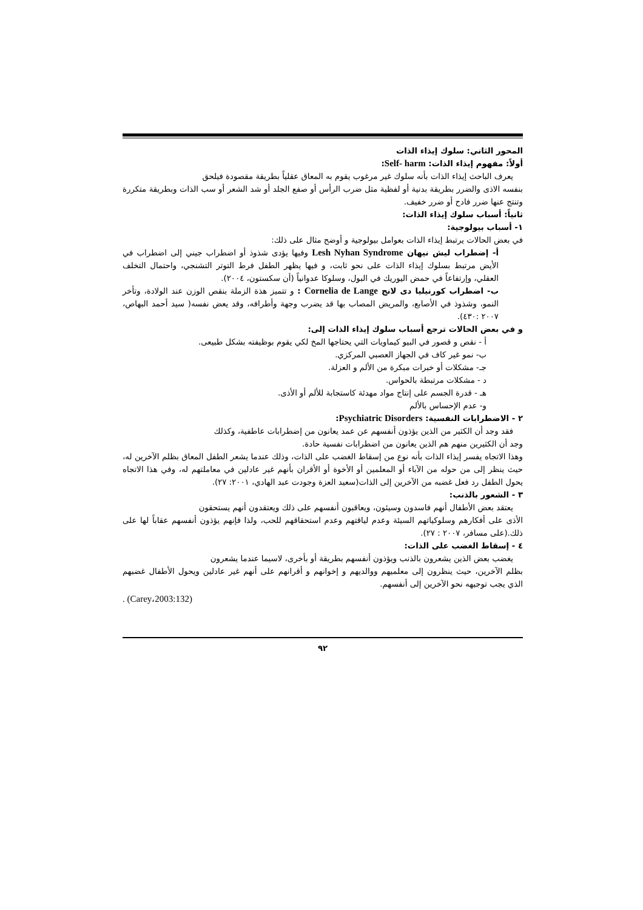المحور الثاني: سلوك إيذاء الذات
أولاً: مفهوم إيذاء الذات: Self- harm:
يعرف الباحث إيذاء الذات بأنه سلوك غير مرغوب يقوم به المعاق عقلياً بطريقة مقصودة فيلحق
بنفسه الاذى والضرر بطريقة بدنية أو لفظية مثل ضرب الرأس أو صفع الجلد أو شد الشعر أو سب الذات وبطريقة متكررة وتنتج عنها ضرر فادح أو ضرر خفيف.
ثانياً: أسباب سلوك إيذاء الذات:
١- أسباب بيولوجية:
في بعض الحالات يرتبط إيذاء الذات بعوامل بيولوجية و أوضح مثال على ذلك:
أ- إضطراب ليش نيهان Lesh Nyhan Syndrome وفيها يؤدى شذوذ أو اضطراب جيني إلى اضطراب في الأيض مرتبط بسلوك إيذاء الذات على نحو ثابت، و فيها يظهر الطفل فرط التوتر التشنجي، واحتمال التخلف العقلي، وإرتفاعاً في حمض اليوريك في البول، وسلوكا عدوانياً (أن سكستون، ٢٠٠٤).
ب- اضطراب كورنيليا دى لانج Cornelia de Lange : و تتميز هذة الزملة بنقص الوزن عند الولادة، وتأخر النمو، وشذوذ في الأصابع، والمريض المصاب بها قد يضرب وجهة وأطرافه، وقد يعض نفسه( سيد أحمد البهاص، ٢٠٠٧ :٤٣٠).
و في بعض الحالات ترجع أسباب سلوك إيذاء الذات إلى:
أ - نقص و قصور في البيو كيماويات التي يحتاجها المخ لكي يقوم بوظيفته بشكل طبيعى.
ب- نمو غير كاف في الجهاز العصبي المركزي.
جـ- مشكلات أو خبرات مبكرة من الألم و العزلة.
د - مشكلات مرتبطة بالحواس.
هـ - قدرة الجسم على إنتاج مواد مهدئة كاستجابة للألم أو الأذى.
و- عدم الإحساس بالألم
٢ - الاضطرابات النفسية: Psychiatric Disorders:
فقد وجد أن الكثير من الذين يؤذون أنفسهم عن عمد يعانون من إضطرابات عاطفية، وكذلك
وجد أن الكثيرين منهم هم الذين يعانون من اضطرابات نفسية حادة.
وهذا الاتجاه يفسر إيذاء الذات بأنه نوع من إسقاط الغضب على الذات، وذلك عندما يشعر الطفل المعاق بظلم الآخرين له، حيث ينظر إلى من حوله من الآباء أو المعلمين أو الأخوة أو الأقران بأنهم غير عادلين في معاملتهم له، وفي هذا الاتجاه يحول الطفل رد فعل غضبه من الآخرين إلى الذات(سعيد العزة وجودت عبد الهادي، ٢٠٠١: ٢٧).
٣ - الشعور بالذنب:
يعتقد بعض الأطفال أنهم فاسدون وسيئون، ويعاقبون أنفسهم على ذلك ويعتقدون أنهم يستحقون
الأذى على أفكارهم وسلوكياتهم السيئة وعدم لياقتهم وعدم استحقاقهم للحب، ولذا فإنهم يؤذون أنفسهم عقاباً لها على ذلك.(على مسافر، ٢٠٠٧ : ٢٧).
٤ - إسقاط الغضب على الذات:
يغضب بعض الذين يشعرون بالذنب ويؤذون أنفسهم بطريقة أو بأخرى، لاسيما عندما يشعرون
بظلم الآخرين، حيث ينظرون إلى معلميهم ووالديهم و إخوانهم و أقرانهم على أنهم غير عادلين ويحول الأطفال غضبهم الذي يجب توجيهه نحو الآخرين إلى أنفسهم.
. (Carey،2003:132)
٩٢